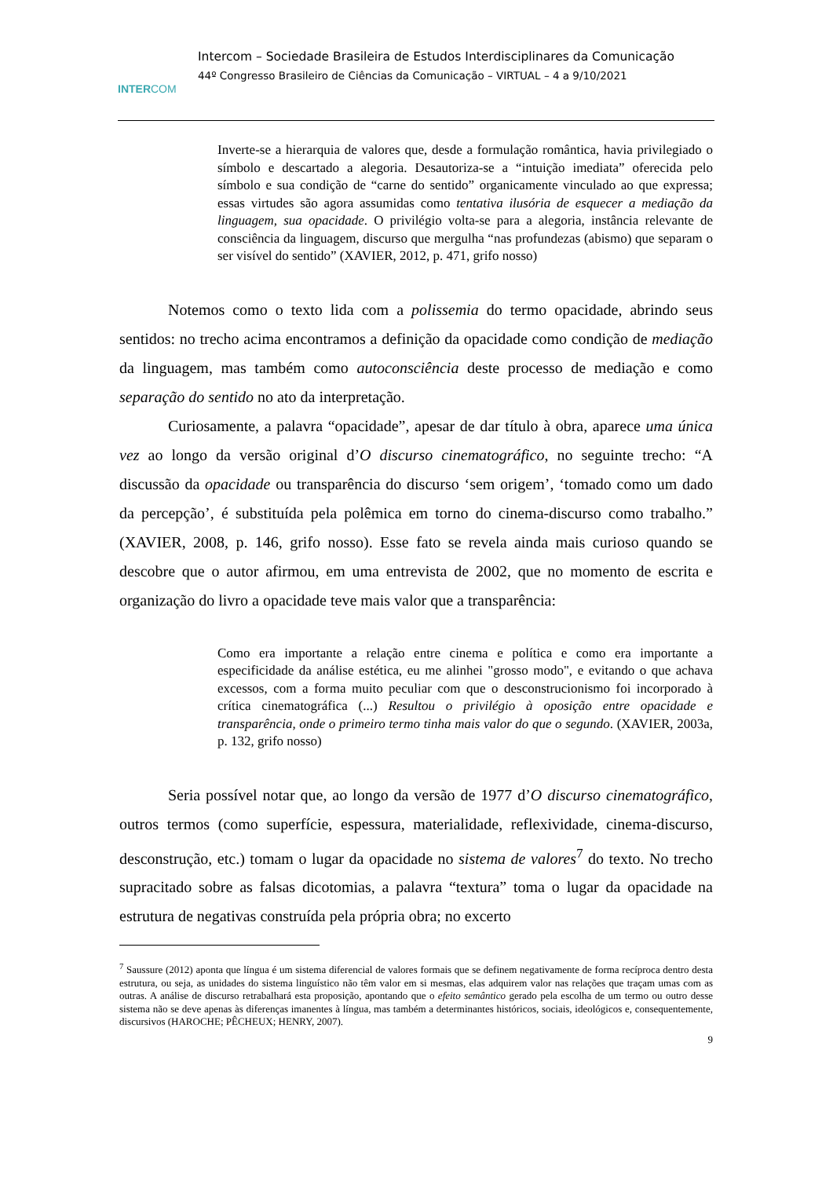INTERCOM
Intercom – Sociedade Brasileira de Estudos Interdisciplinares da Comunicação
44º Congresso Brasileiro de Ciências da Comunicação – VIRTUAL – 4 a 9/10/2021
Inverte-se a hierarquia de valores que, desde a formulação romântica, havia privilegiado o símbolo e descartado a alegoria. Desautoriza-se a “intuição imediata” oferecida pelo símbolo e sua condição de “carne do sentido” organicamente vinculado ao que expressa; essas virtudes são agora assumidas como tentativa ilusória de esquecer a mediação da linguagem, sua opacidade. O privilégio volta-se para a alegoria, instância relevante de consciência da linguagem, discurso que mergulha “nas profundezas (abismo) que separam o ser visível do sentido” (XAVIER, 2012, p. 471, grifo nosso)
Notemos como o texto lida com a polissemia do termo opacidade, abrindo seus sentidos: no trecho acima encontramos a definição da opacidade como condição de mediação da linguagem, mas também como autoconsciência deste processo de mediação e como separação do sentido no ato da interpretação.
Curiosamente, a palavra “opacidade”, apesar de dar título à obra, aparece uma única vez ao longo da versão original d’O discurso cinematográfico, no seguinte trecho: “A discussão da opacidade ou transparência do discurso ‘sem origem’, ‘tomado como um dado da percepção’, é substituída pela polêmica em torno do cinema-discurso como trabalho.” (XAVIER, 2008, p. 146, grifo nosso). Esse fato se revela ainda mais curioso quando se descobre que o autor afirmou, em uma entrevista de 2002, que no momento de escrita e organização do livro a opacidade teve mais valor que a transparência:
Como era importante a relação entre cinema e política e como era importante a especificidade da análise estética, eu me alinhei "grosso modo", e evitando o que achava excessos, com a forma muito peculiar com que o desconstrucionismo foi incorporado à crítica cinematográfica (...) Resultou o privilégio à oposição entre opacidade e transparência, onde o primeiro termo tinha mais valor do que o segundo. (XAVIER, 2003a, p. 132, grifo nosso)
Seria possível notar que, ao longo da versão de 1977 d’O discurso cinematográfico, outros termos (como superfície, espessura, materialidade, reflexividade, cinema-discurso, desconstrução, etc.) tomam o lugar da opacidade no sistema de valores<sup>7</sup> do texto. No trecho supracitado sobre as falsas dicotomias, a palavra “textura” toma o lugar da opacidade na estrutura de negativas construída pela própria obra; no excerto
<sup>7</sup> Saussure (2012) aponta que língua é um sistema diferencial de valores formais que se definem negativamente de forma recíproca dentro desta estrutura, ou seja, as unidades do sistema linguístico não têm valor em si mesmas, elas adquirem valor nas relações que traçam umas com as outras. A análise de discurso retrabalhará esta proposição, apontando que o efeito semântico gerado pela escolha de um termo ou outro desse sistema não se deve apenas às diferenças imanentes à língua, mas também a determinantes históricos, sociais, ideológicos e, consequentemente, discursivos (HAROCHE; PÊCHEUX; HENRY, 2007).
9